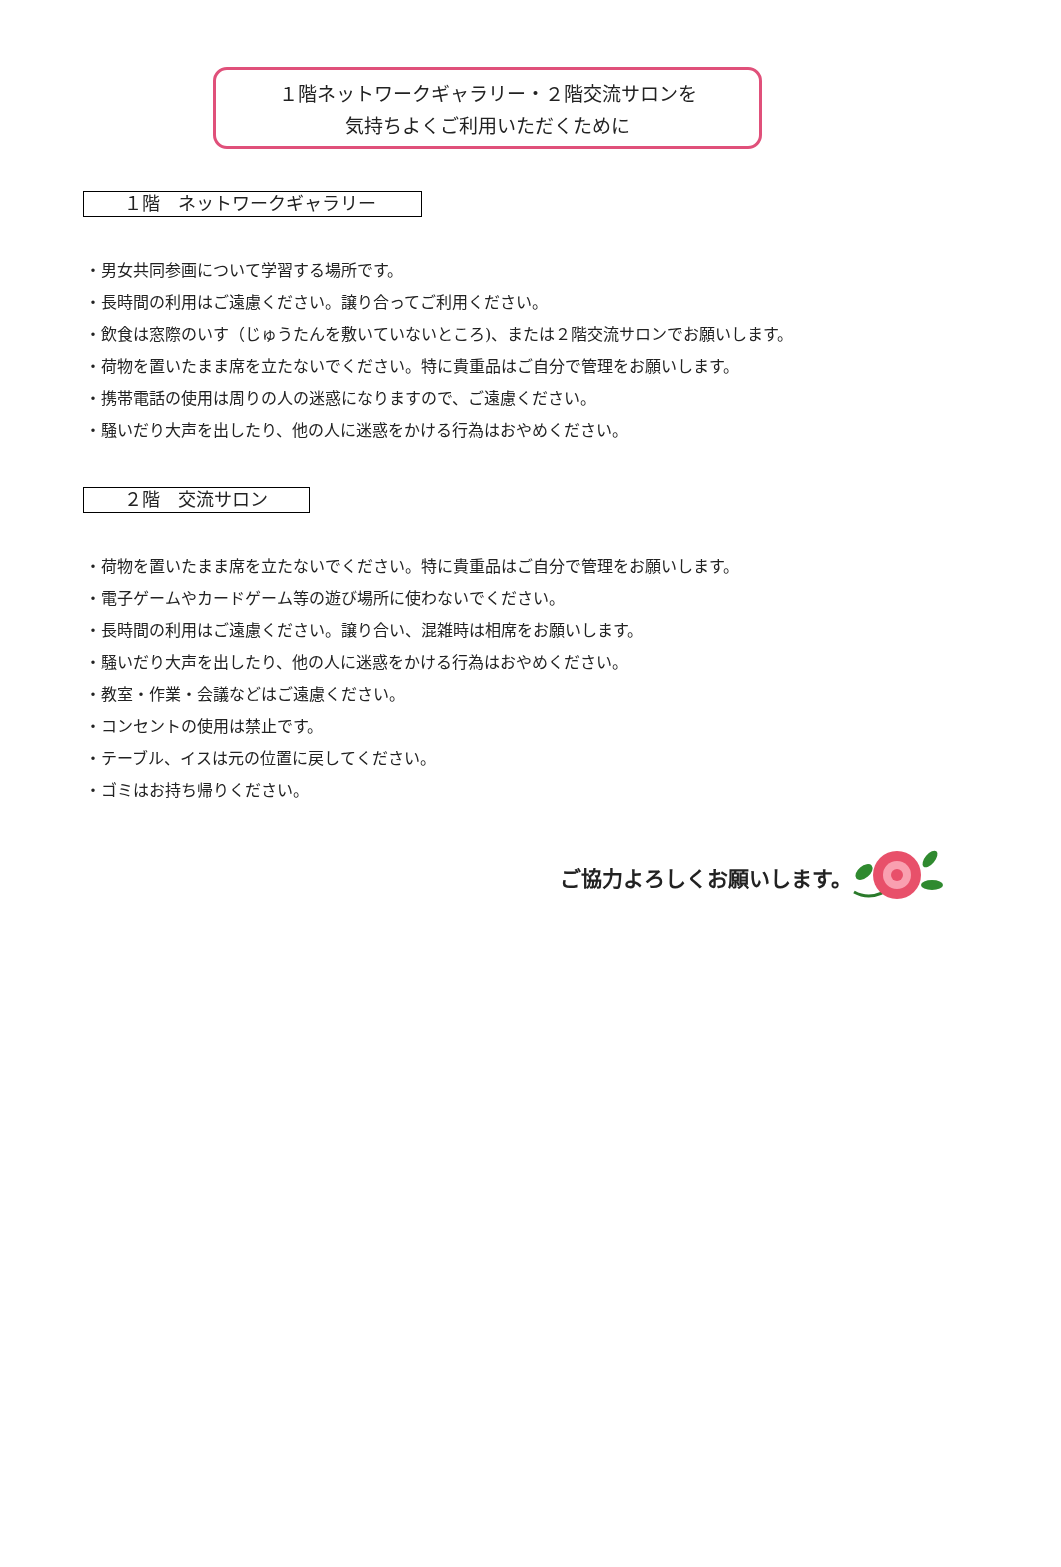１階ネットワークギャラリー・２階交流サロンを
気持ちよくご利用いただくために
１階　ネットワークギャラリー
・男女共同参画について学習する場所です。
・長時間の利用はご遠慮ください。譲り合ってご利用ください。
・飲食は窓際のいす（じゅうたんを敷いていないところ)、または２階交流サロンでお願いします。
・荷物を置いたまま席を立たないでください。特に貴重品はご自分で管理をお願いします。
・携帯電話の使用は周りの人の迷惑になりますので、ご遠慮ください。
・騒いだり大声を出したり、他の人に迷惑をかける行為はおやめください。
２階　交流サロン
・荷物を置いたまま席を立たないでください。特に貴重品はご自分で管理をお願いします。
・電子ゲームやカードゲーム等の遊び場所に使わないでください。
・長時間の利用はご遠慮ください。譲り合い、混雑時は相席をお願いします。
・騒いだり大声を出したり、他の人に迷惑をかける行為はおやめください。
・教室・作業・会議などはご遠慮ください。
・コンセントの使用は禁止です。
・テーブル、イスは元の位置に戻してください。
・ゴミはお持ち帰りください。
ご協力よろしくお願いします。